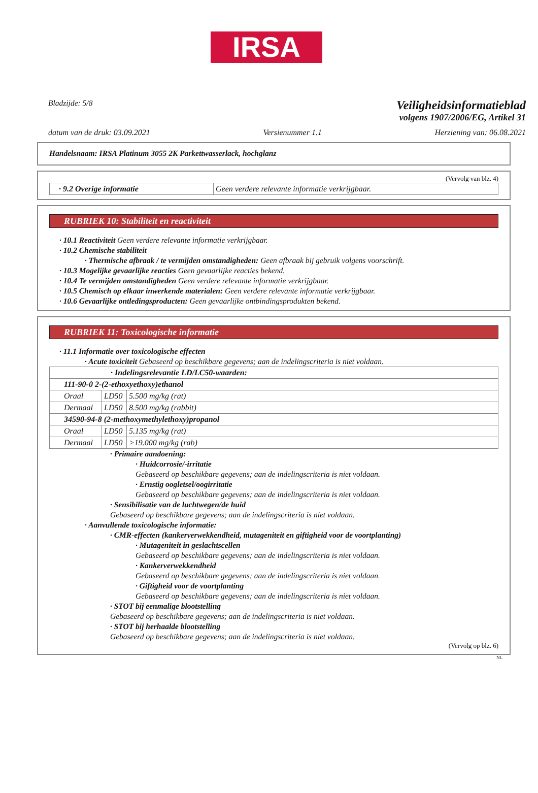IRSA
®
Bladzijde: 5/8
Veiligheidsinformatieblad
volgens 1907/2006/EG, Artikel 31
datum van de druk: 03.09.2021 Versienummer 1.1 Herziening van: 06.08.2021
Handelsnaam: IRSA Platinum 3055 2K Parkettwasserlack, hochglanz
(Vervolg van blz. 4)
| · 9.2 Overige informatie | Geen verdere relevante informatie verkrijgbaar. |
RUBRIEK 10: Stabiliteit en reactiviteit
· 10.1 Reactiviteit Geen verdere relevante informatie verkrijgbaar.
· 10.2 Chemische stabiliteit
· Thermische afbraak / te vermijden omstandigheden: Geen afbraak bij gebruik volgens voorschrift.
· 10.3 Mogelijke gevaarlijke reacties Geen gevaarlijke reacties bekend.
· 10.4 Te vermijden omstandigheden Geen verdere relevante informatie verkrijgbaar.
· 10.5 Chemisch op elkaar inwerkende materialen: Geen verdere relevante informatie verkrijgbaar.
· 10.6 Gevaarlijke ontledingsproducten: Geen gevaarlijke ontbindingsprodukten bekend.
RUBRIEK 11: Toxicologische informatie
· 11.1 Informatie over toxicologische effecten
· Acute toxiciteit Gebaseerd op beschikbare gegevens; aan de indelingscriteria is niet voldaan.
| · Indelingsrelevantie LD/LC50-waarden: | | |
| 111-90-0 2-(2-ethoxyethoxy)ethanol | | |
| Oraal | LD50 | 5.500 mg/kg (rat) |
| Dermaal | LD50 | 8.500 mg/kg (rabbit) |
| 34590-94-8 (2-methoxymethylethoxy)propanol | | |
| Oraal | LD50 | 5.135 mg/kg (rat) |
| Dermaal | LD50 | >19.000 mg/kg (rab) |
· Primaire aandoening:
· Huidcorrosie/-irritatie
Gebaseerd op beschikbare gegevens; aan de indelingscriteria is niet voldaan.
· Ernstig oogletsel/oogirritatie
Gebaseerd op beschikbare gegevens; aan de indelingscriteria is niet voldaan.
· Sensibilisatie van de luchtwegen/de huid
Gebaseerd op beschikbare gegevens; aan de indelingscriteria is niet voldaan.
· Aanvullende toxicologische informatie:
· CMR-effecten (kankerverwekkendheid, mutageniteit en giftigheid voor de voortplanting)
· Mutageniteit in geslachtscellen
Gebaseerd op beschikbare gegevens; aan de indelingscriteria is niet voldaan.
· Kankerverwekkendheid
Gebaseerd op beschikbare gegevens; aan de indelingscriteria is niet voldaan.
· Giftigheid voor de voortplanting
Gebaseerd op beschikbare gegevens; aan de indelingscriteria is niet voldaan.
· STOT bij eenmalige blootstelling
Gebaseerd op beschikbare gegevens; aan de indelingscriteria is niet voldaan.
· STOT bij herhaalde blootstelling
Gebaseerd op beschikbare gegevens; aan de indelingscriteria is niet voldaan.
(Vervolg op blz. 6)
NL